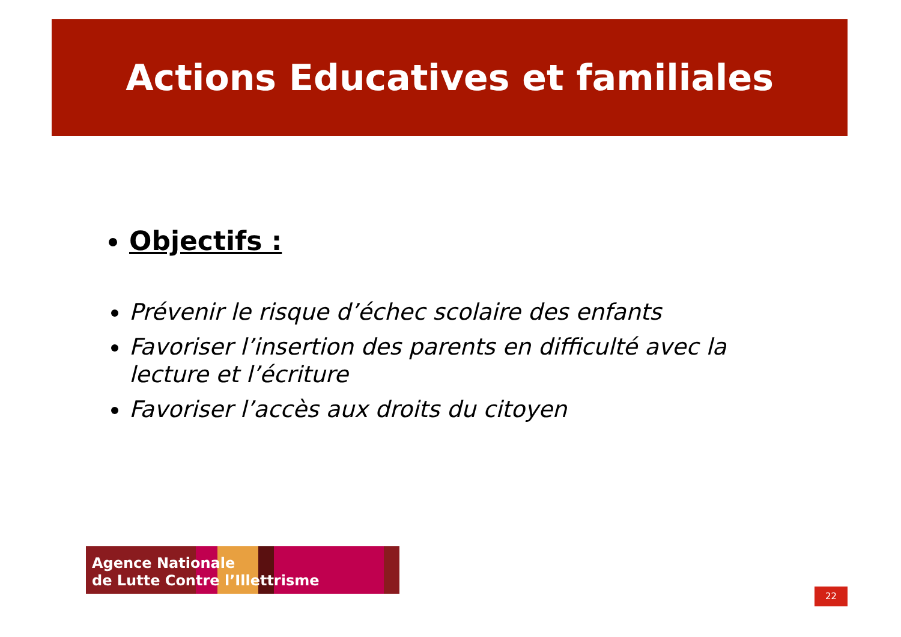Actions Educatives et familiales
Objectifs :
Prévenir le risque d’échec scolaire des enfants
Favoriser l’insertion des parents en difficulté avec la lecture et l’écriture
Favoriser l’accès aux droits du citoyen
Agence Nationale
de Lutte Contre l’Illettrisme
22